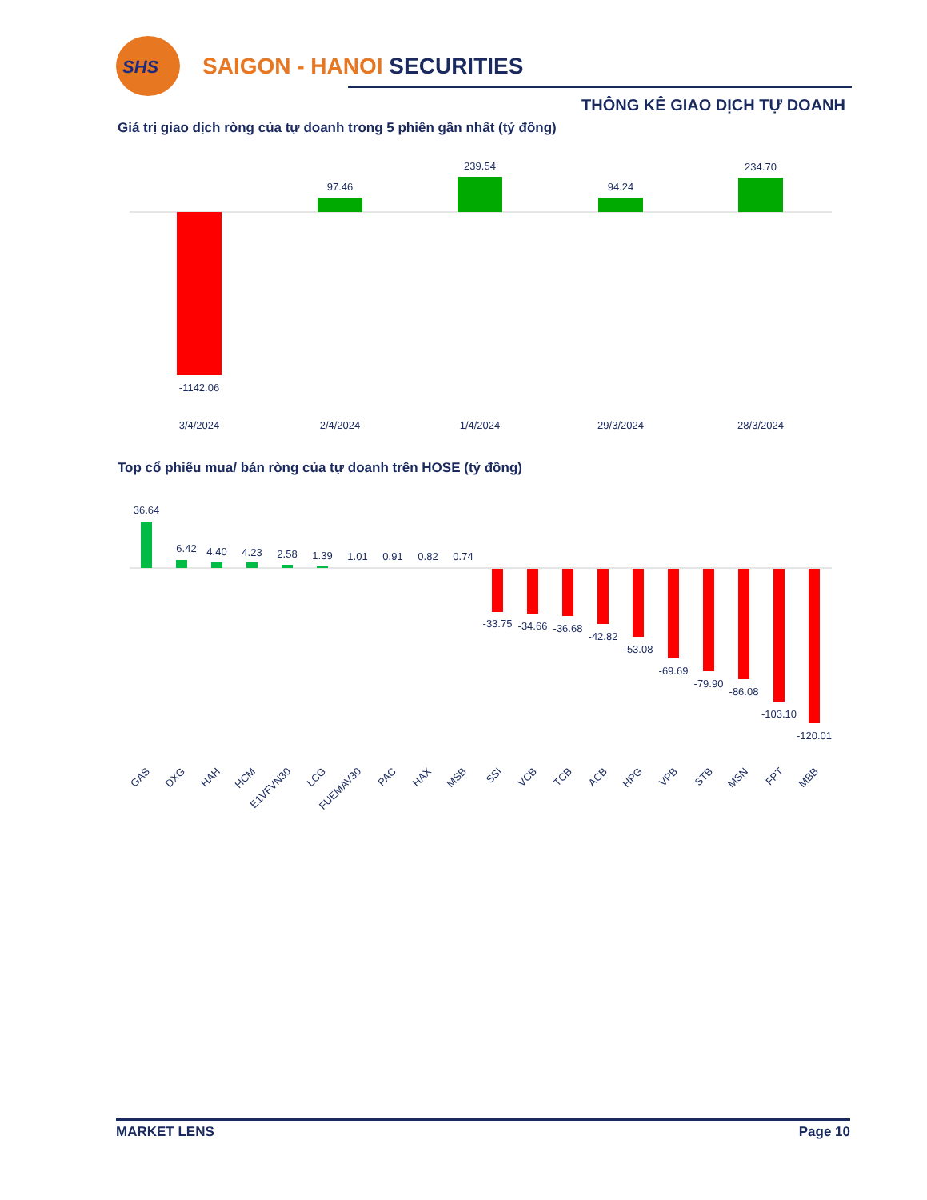SHS
SAIGON - HANOI SECURITIES
THÔNG KÊ GIAO DỊCH TỰ DOANH
Giá trị giao dịch ròng của tự doanh trong 5 phiên gần nhất (tỷ đồng)
-1142.06
97.46
239.54
94.24
234.70
3/4/2024
2/4/2024
1/4/2024
29/3/2024
28/3/2024
Top cổ phiếu mua/ bán ròng của tự doanh trên HOSE (tỷ đồng)
36.64
6.42
4.40
4.23
2.58
1.39
1.01
0.91
0.82
0.74
-33.75
-34.66
-36.68
-42.82
-53.08
-69.69
-79.90
-86.08
-103.10
-120.01
GAS
DXG
HAH
HCM
E1VFVN30
LCG
FUEMAV30
PAC
HAX
MSB
SSI
VCB
TCB
ACB
HPG
VPB
STB
MSN
FPT
MBB
MARKET LENS Page 10